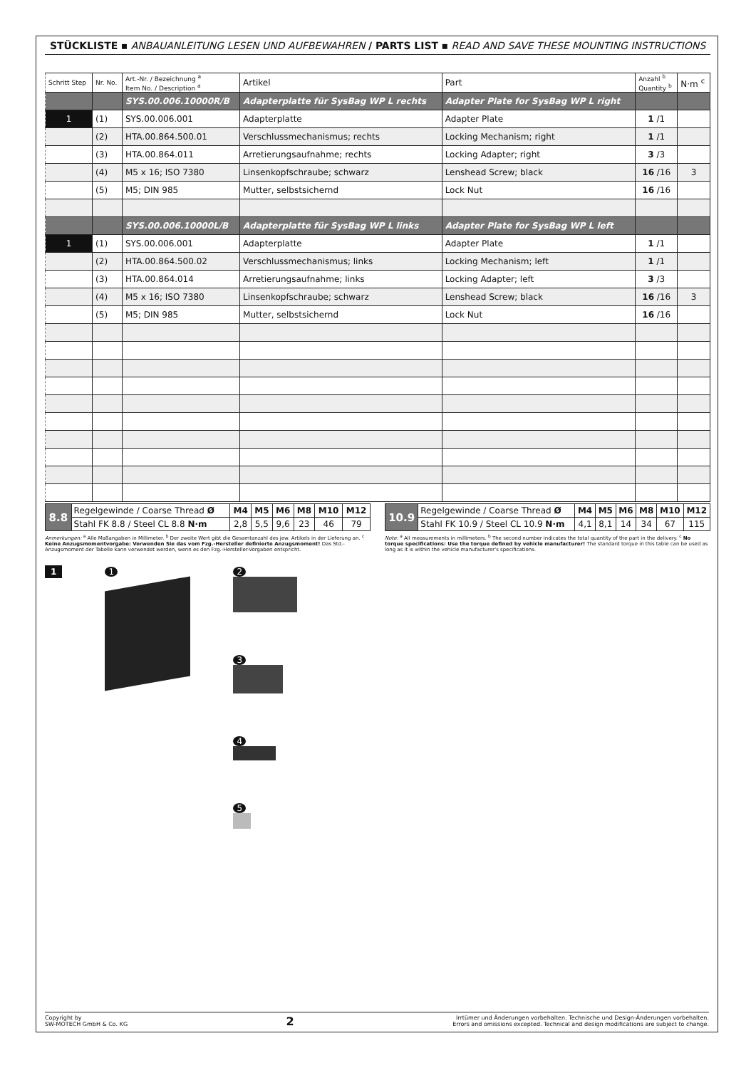STÜCKLISTE ▪ ANBAUANLEITUNG LESEN UND AUFBEWAHREN / PARTS LIST ▪ READ AND SAVE THESE MOUNTING INSTRUCTIONS
| Schritt Step | Nr. No. | Art.-Nr. / Bezeichnung <sup>a</sup> Item No. / Description <sup>a</sup> | Artikel | Part | Anzahl <sup>b</sup> Quantity <sup>b</sup> | N·m <sup>c</sup> |
| --- | --- | --- | --- | --- | --- | --- |
| | | SYS.00.006.10000R/B | Adapterplatte für SysBag WP L rechts | Adapter Plate for SysBag WP L right | | |
| 1 | (1) | SYS.00.006.001 | Adapterplatte | Adapter Plate | 1 /1 | |
| | (2) | HTA.00.864.500.01 | Verschlussmechanismus; rechts | Locking Mechanism; right | 1 /1 | |
| | (3) | HTA.00.864.011 | Arretierungsaufnahme; rechts | Locking Adapter; right | 3 /3 | |
| | (4) | M5 x 16; ISO 7380 | Linsenkopfschraube; schwarz | Lenshead Screw; black | 16 /16 | 3 |
| | (5) | M5; DIN 985 | Mutter, selbstsichernd | Lock Nut | 16 /16 | |
| | | SYS.00.006.10000L/B | Adapterplatte für SysBag WP L links | Adapter Plate for SysBag WP L left | | |
| 1 | (1) | SYS.00.006.001 | Adapterplatte | Adapter Plate | 1 /1 | |
| | (2) | HTA.00.864.500.02 | Verschlussmechanismus; links | Locking Mechanism; left | 1 /1 | |
| | (3) | HTA.00.864.014 | Arretierungsaufnahme; links | Locking Adapter; left | 3 /3 | |
| | (4) | M5 x 16; ISO 7380 | Linsenkopfschraube; schwarz | Lenshead Screw; black | 16 /16 | 3 |
| | (5) | M5; DIN 985 | Mutter, selbstsichernd | Lock Nut | 16 /16 | |
| 8.8 | Regelgewinde / Coarse Thread Ø | M4 | M5 | M6 | M8 | M10 | M12 |
| | Stahl FK 8.8 / Steel CL 8.8 N·m | 2,8 | 5,5 | 9,6 | 23 | 46 | 79 |
| 10.9 | Regelgewinde / Coarse Thread Ø | M4 | M5 | M6 | M8 | M10 | M12 |
| | Stahl FK 10.9 / Steel CL 10.9 N·m | 4,1 | 8,1 | 14 | 34 | 67 | 115 |
Anmerkungen: <sup>a</sup> Alle Maßangaben in Millimeter. <sup>b</sup> Der zweite Wert gibt die Gesamtanzahl des jew. Artikels in der Lieferung an. <sup>c</sup> Keine Anzugsmomentvorgabe: Verwenden Sie das vom Fzg.-Hersteller definierte Anzugsmoment! Das Std.-Anzugsmoment der Tabelle kann verwendet werden, wenn es den Fzg.-Hersteller-Vorgaben entspricht.
Note: <sup>a</sup> All measurements in millimeters. <sup>b</sup> The second number indicates the total quantity of the part in the delivery. <sup>c</sup> No torque specifications: Use the torque defined by vehicle manufacturer! The standard torque in this table can be used as long as it is within the vehicle manufacturer's specifications.
1 1 2
3
4
5
Copyright by
SW-MOTECH GmbH & Co. KG
2
Irrtümer und Änderungen vorbehalten. Technische und Design-Änderungen vorbehalten.
Errors and omissions excepted. Technical and design modifications are subject to change.